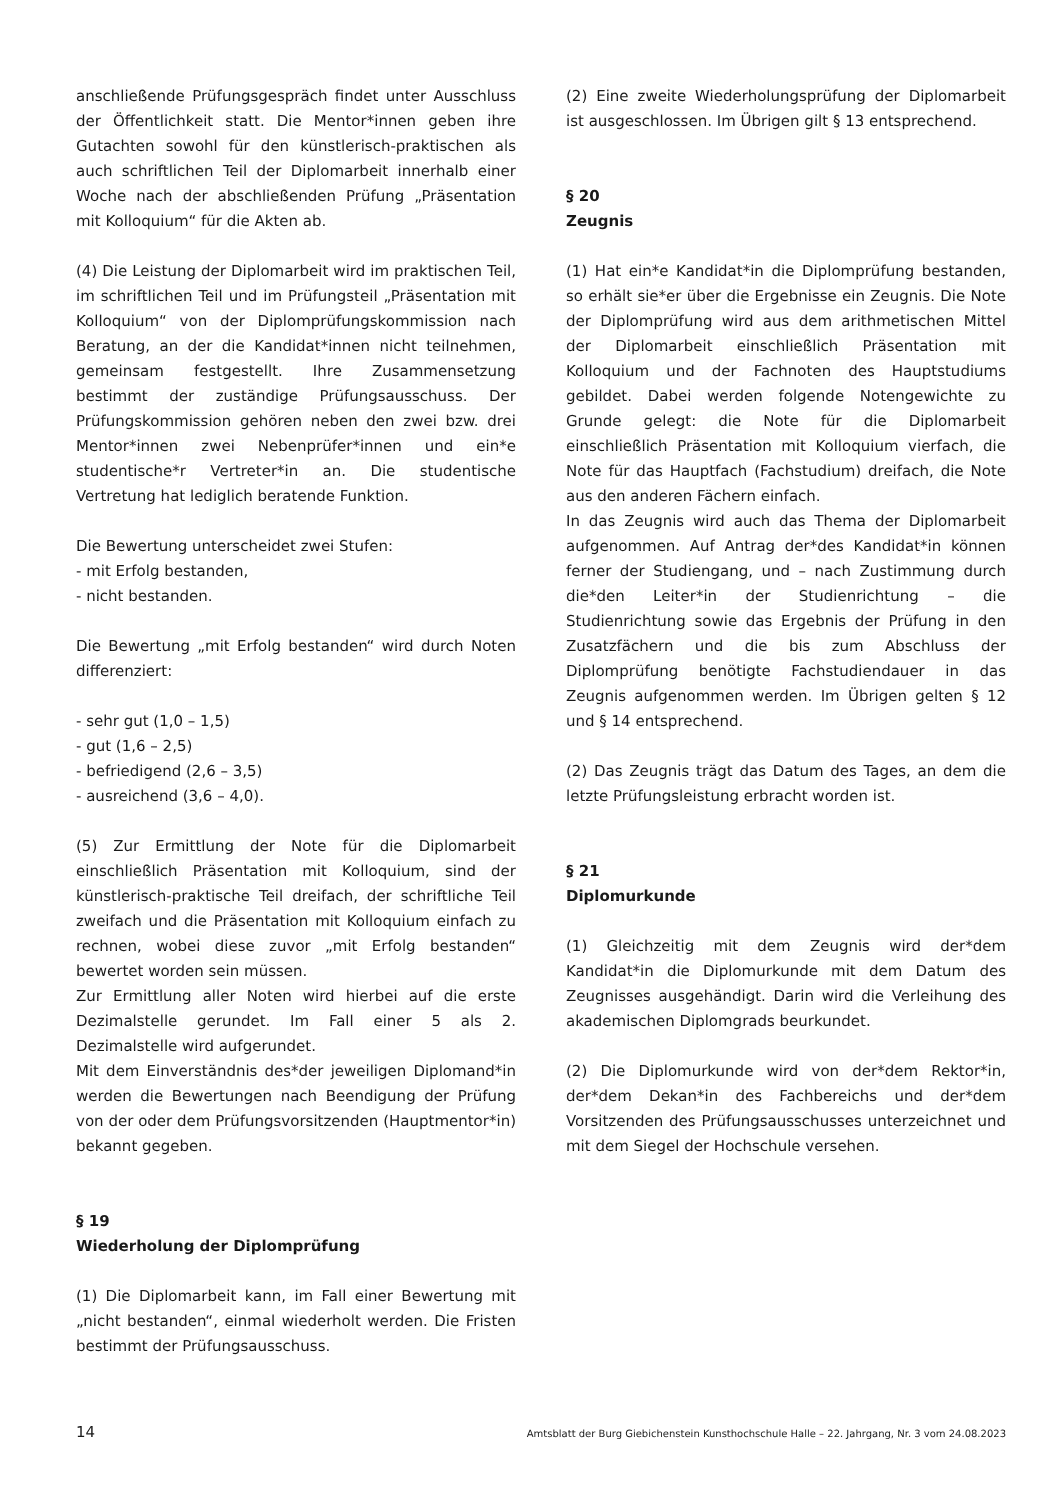anschließende Prüfungsgespräch findet unter Ausschluss der Öffentlichkeit statt. Die Mentor*innen geben ihre Gutachten sowohl für den künstlerisch-praktischen als auch schriftlichen Teil der Diplomarbeit innerhalb einer Woche nach der abschließenden Prüfung „Präsentation mit Kolloquium“ für die Akten ab.
(4) Die Leistung der Diplomarbeit wird im praktischen Teil, im schriftlichen Teil und im Prüfungsteil „Präsentation mit Kolloquium“ von der Diplomprüfungskommission nach Beratung, an der die Kandidat*innen nicht teilnehmen, gemeinsam festgestellt. Ihre Zusammensetzung bestimmt der zuständige Prüfungsausschuss. Der Prüfungskommission gehören neben den zwei bzw. drei Mentor*innen zwei Nebenprüfer*innen und ein*e studentische*r Vertreter*in an. Die studentische Vertretung hat lediglich beratende Funktion.
Die Bewertung unterscheidet zwei Stufen:
- mit Erfolg bestanden,
- nicht bestanden.
Die Bewertung „mit Erfolg bestanden“ wird durch Noten differenziert:
- sehr gut (1,0 – 1,5)
- gut (1,6 – 2,5)
- befriedigend (2,6 – 3,5)
- ausreichend (3,6 – 4,0).
(5) Zur Ermittlung der Note für die Diplomarbeit einschließlich Präsentation mit Kolloquium, sind der künstlerisch-praktische Teil dreifach, der schriftliche Teil zweifach und die Präsentation mit Kolloquium einfach zu rechnen, wobei diese zuvor „mit Erfolg bestanden“ bewertet worden sein müssen.
Zur Ermittlung aller Noten wird hierbei auf die erste Dezimalstelle gerundet. Im Fall einer 5 als 2. Dezimalstelle wird aufgerundet.
Mit dem Einverständnis des*der jeweiligen Diplomand*in werden die Bewertungen nach Beendigung der Prüfung von der oder dem Prüfungsvorsitzenden (Hauptmentor*in) bekannt gegeben.
§ 19
Wiederholung der Diplomprüfung
(1) Die Diplomarbeit kann, im Fall einer Bewertung mit „nicht bestanden“, einmal wiederholt werden. Die Fristen bestimmt der Prüfungsausschuss.
(2) Eine zweite Wiederholungsprüfung der Diplomarbeit ist ausgeschlossen. Im Übrigen gilt § 13 entsprechend.
§ 20
Zeugnis
(1) Hat ein*e Kandidat*in die Diplomprüfung bestanden, so erhält sie*er über die Ergebnisse ein Zeugnis. Die Note der Diplomprüfung wird aus dem arithmetischen Mittel der Diplomarbeit einschließlich Präsentation mit Kolloquium und der Fachnoten des Hauptstudiums gebildet. Dabei werden folgende Notengewichte zu Grunde gelegt: die Note für die Diplomarbeit einschließlich Präsentation mit Kolloquium vierfach, die Note für das Hauptfach (Fachstudium) dreifach, die Note aus den anderen Fächern einfach.
In das Zeugnis wird auch das Thema der Diplomarbeit aufgenommen. Auf Antrag der*des Kandidat*in können ferner der Studiengang, und – nach Zustimmung durch die*den Leiter*in der Studienrichtung – die Studienrichtung sowie das Ergebnis der Prüfung in den Zusatzfächern und die bis zum Abschluss der Diplomprüfung benötigte Fachstudiendauer in das Zeugnis aufgenommen werden. Im Übrigen gelten § 12 und § 14 entsprechend.
(2) Das Zeugnis trägt das Datum des Tages, an dem die letzte Prüfungsleistung erbracht worden ist.
§ 21
Diplomurkunde
(1) Gleichzeitig mit dem Zeugnis wird der*dem Kandidat*in die Diplomurkunde mit dem Datum des Zeugnisses ausgehändigt. Darin wird die Verleihung des akademischen Diplomgrads beurkundet.
(2) Die Diplomurkunde wird von der*dem Rektor*in, der*dem Dekan*in des Fachbereichs und der*dem Vorsitzenden des Prüfungsausschusses unterzeichnet und mit dem Siegel der Hochschule versehen.
14 Amtsblatt der Burg Giebichenstein Kunsthochschule Halle – 22. Jahrgang, Nr. 3 vom 24.08.2023